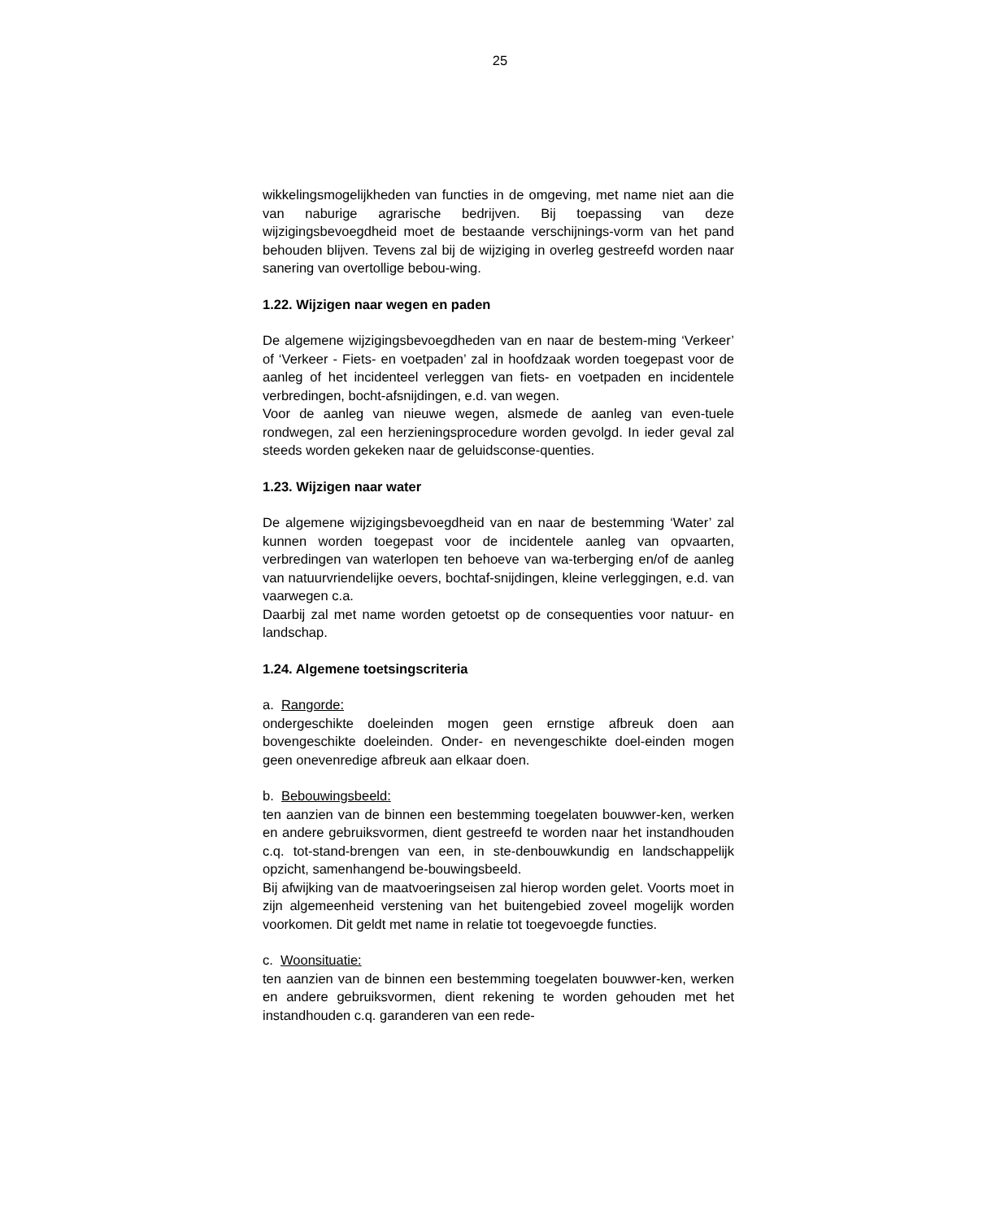25
wikkelingsmogelijkheden van functies in de omgeving, met name niet aan die van naburige agrarische bedrijven. Bij toepassing van deze wijzigingsbevoegdheid moet de bestaande verschijnings-vorm van het pand behouden blijven. Tevens zal bij de wijziging in overleg gestreefd worden naar sanering van overtollige bebou-wing.
1.22. Wijzigen naar wegen en paden
De algemene wijzigingsbevoegdheden van en naar de bestem-ming ‘Verkeer’ of ‘Verkeer - Fiets- en voetpaden’ zal in hoofdzaak worden toegepast voor de aanleg of het incidenteel verleggen van fiets- en voetpaden en incidentele verbredingen, bocht-afsnijdingen, e.d. van wegen.
Voor de aanleg van nieuwe wegen, alsmede de aanleg van even-tuele rondwegen, zal een herzieningsprocedure worden gevolgd. In ieder geval zal steeds worden gekeken naar de geluidsconse-quenties.
1.23. Wijzigen naar water
De algemene wijzigingsbevoegdheid van en naar de bestemming ‘Water’ zal kunnen worden toegepast voor de incidentele aanleg van opvaarten, verbredingen van waterlopen ten behoeve van wa-terberging en/of de aanleg van natuurvriendelijke oevers, bochtaf-snijdingen, kleine verleggingen, e.d. van vaarwegen c.a.
Daarbij zal met name worden getoetst op de consequenties voor natuur- en landschap.
1.24. Algemene toetsingscriteria
a. Rangorde:
ondergeschikte doeleinden mogen geen ernstige afbreuk doen aan bovengeschikte doeleinden. Onder- en nevengeschikte doel-einden mogen geen onevenredige afbreuk aan elkaar doen.
b. Bebouwingsbeeld:
ten aanzien van de binnen een bestemming toegelaten bouwwer-ken, werken en andere gebruiksvormen, dient gestreefd te worden naar het instandhouden c.q. tot-stand-brengen van een, in ste-denbouwkundig en landschappelijk opzicht, samenhangend be-bouwingsbeeld.
Bij afwijking van de maatvoeringseisen zal hierop worden gelet. Voorts moet in zijn algemeenheid verstening van het buitengebied zoveel mogelijk worden voorkomen. Dit geldt met name in relatie tot toegevoegde functies.
c. Woonsituatie:
ten aanzien van de binnen een bestemming toegelaten bouwwer-ken, werken en andere gebruiksvormen, dient rekening te worden gehouden met het instandhouden c.q. garanderen van een rede-